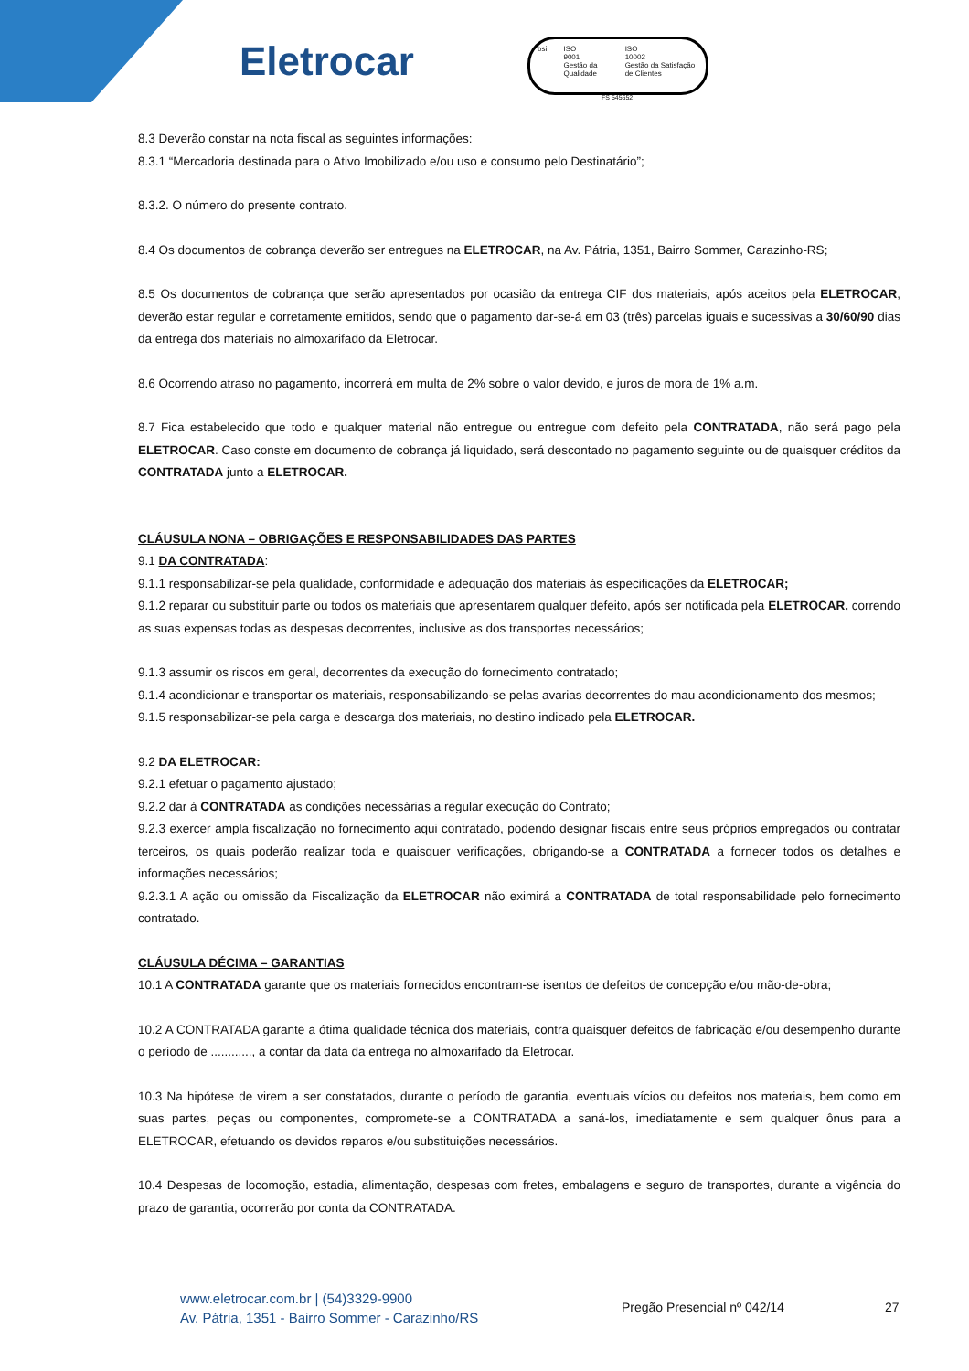Eletrocar
bsi. ISO
9001
Gestão da Qualidade
ISO
10002
Gestão da Satisfação de Clientes
FS 545652
8.3 Deverão constar na nota fiscal as seguintes informações:
8.3.1 “Mercadoria destinada para o Ativo Imobilizado e/ou uso e consumo pelo Destinatário”;
8.3.2. O número do presente contrato.
8.4 Os documentos de cobrança deverão ser entregues na ELETROCAR, na Av. Pátria, 1351, Bairro Sommer, Carazinho-RS;
8.5 Os documentos de cobrança que serão apresentados por ocasião da entrega CIF dos materiais, após aceitos pela ELETROCAR, deverão estar regular e corretamente emitidos, sendo que o pagamento dar-se-á em 03 (três) parcelas iguais e sucessivas a 30/60/90 dias da entrega dos materiais no almoxarifado da Eletrocar.
8.6 Ocorrendo atraso no pagamento, incorrerá em multa de 2% sobre o valor devido, e juros de mora de 1% a.m.
8.7 Fica estabelecido que todo e qualquer material não entregue ou entregue com defeito pela CONTRATADA, não será pago pela ELETROCAR. Caso conste em documento de cobrança já liquidado, será descontado no pagamento seguinte ou de quaisquer créditos da CONTRATADA junto a ELETROCAR.
CLÁUSULA NONA – OBRIGAÇÕES E RESPONSABILIDADES DAS PARTES
9.1 DA CONTRATADA:
9.1.1 responsabilizar-se pela qualidade, conformidade e adequação dos materiais às especificações da ELETROCAR;
9.1.2 reparar ou substituir parte ou todos os materiais que apresentarem qualquer defeito, após ser notificada pela ELETROCAR, correndo as suas expensas todas as despesas decorrentes, inclusive as dos transportes necessários;
9.1.3 assumir os riscos em geral, decorrentes da execução do fornecimento contratado;
9.1.4 acondicionar e transportar os materiais, responsabilizando-se pelas avarias decorrentes do mau acondicionamento dos mesmos;
9.1.5 responsabilizar-se pela carga e descarga dos materiais, no destino indicado pela ELETROCAR.
9.2 DA ELETROCAR:
9.2.1 efetuar o pagamento ajustado;
9.2.2 dar à CONTRATADA as condições necessárias a regular execução do Contrato;
9.2.3 exercer ampla fiscalização no fornecimento aqui contratado, podendo designar fiscais entre seus próprios empregados ou contratar terceiros, os quais poderão realizar toda e quaisquer verificações, obrigando-se a CONTRATADA a fornecer todos os detalhes e informações necessários;
9.2.3.1 A ação ou omissão da Fiscalização da ELETROCAR não eximirá a CONTRATADA de total responsabilidade pelo fornecimento contratado.
CLÁUSULA DÉCIMA – GARANTIAS
10.1 A CONTRATADA garante que os materiais fornecidos encontram-se isentos de defeitos de concepção e/ou mão-de-obra;
10.2 A CONTRATADA garante a ótima qualidade técnica dos materiais, contra quaisquer defeitos de fabricação e/ou desempenho durante o período de ............, a contar da data da entrega no almoxarifado da Eletrocar.
10.3 Na hipótese de virem a ser constatados, durante o período de garantia, eventuais vícios ou defeitos nos materiais, bem como em suas partes, peças ou componentes, compromete-se a CONTRATADA a saná-los, imediatamente e sem qualquer ônus para a ELETROCAR, efetuando os devidos reparos e/ou substituições necessários.
10.4 Despesas de locomoção, estadia, alimentação, despesas com fretes, embalagens e seguro de transportes, durante a vigência do prazo de garantia, ocorrerão por conta da CONTRATADA.
www.eletrocar.com.br | (54)3329-9900
Av. Pátria, 1351 - Bairro Sommer - Carazinho/RS
Pregão Presencial nº 042/14 27